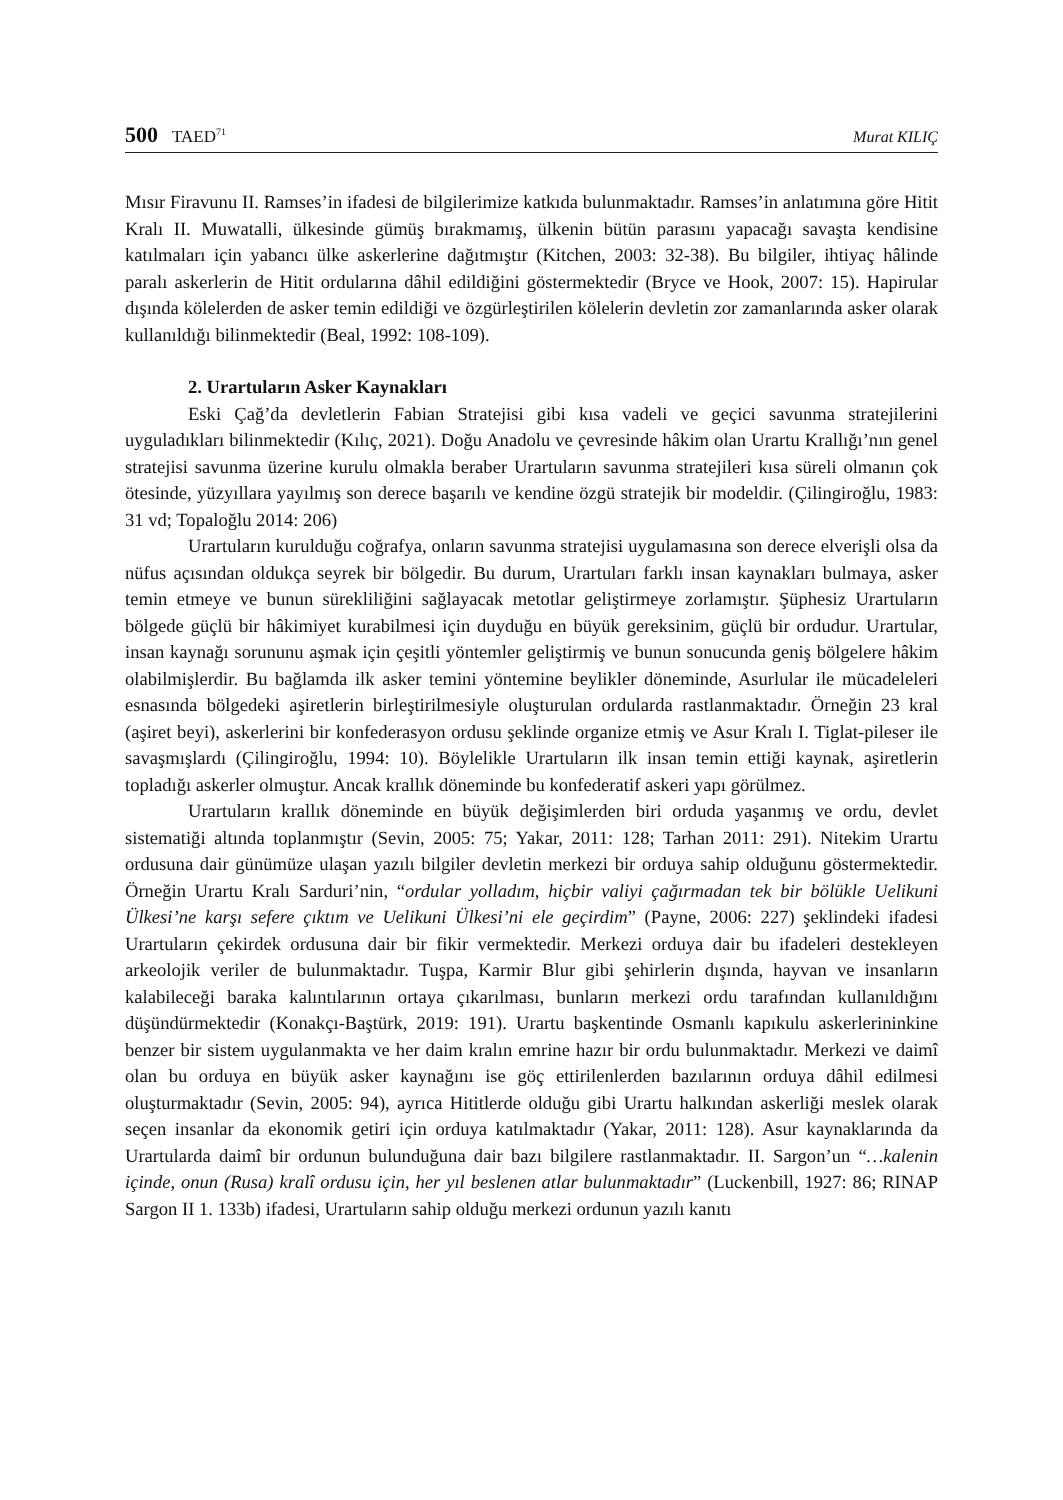500 TAED<sup>71</sup>
Murat KILIÇ
Mısır Firavunu II. Ramses’in ifadesi de bilgilerimize katkıda bulunmaktadır. Ramses’in anlatımına göre Hitit Kralı II. Muwatalli, ülkesinde gümüş bırakmamış, ülkenin bütün parasını yapacağı savaşta kendisine katılmaları için yabancı ülke askerlerine dağıtmıştır (Kitchen, 2003: 32-38). Bu bilgiler, ihtiyaç hâlinde paralı askerlerin de Hitit ordularına dâhil edildiğini göstermektedir (Bryce ve Hook, 2007: 15). Hapirular dışında kölelerden de asker temin edildiği ve özgürleştirilen kölelerin devletin zor zamanlarında asker olarak kullanıldığı bilinmektedir (Beal, 1992: 108-109).
2. Urartuların Asker Kaynakları
Eski Çağ’da devletlerin Fabian Stratejisi gibi kısa vadeli ve geçici savunma stratejilerini uyguladıkları bilinmektedir (Kılıç, 2021). Doğu Anadolu ve çevresinde hâkim olan Urartu Krallığı’nın genel stratejisi savunma üzerine kurulu olmakla beraber Urartuların savunma stratejileri kısa süreli olmanın çok ötesinde, yüzyıllara yayılmış son derece başarılı ve kendine özgü stratejik bir modeldir. (Çilingiroğlu, 1983: 31 vd; Topaloğlu 2014: 206)
Urartuların kurulduğu coğrafya, onların savunma stratejisi uygulamasına son derece elverişli olsa da nüfus açısından oldukça seyrek bir bölgedir. Bu durum, Urartuları farklı insan kaynakları bulmaya, asker temin etmeye ve bunun sürekliliğini sağlayacak metotlar geliştirmeye zorlamıştır. Şüphesiz Urartuların bölgede güçlü bir hâkimiyet kurabilmesi için duyduğu en büyük gereksinim, güçlü bir ordudur. Urartular, insan kaynağı sorununu aşmak için çeşitli yöntemler geliştirmiş ve bunun sonucunda geniş bölgelere hâkim olabilmişlerdir. Bu bağlamda ilk asker temini yöntemine beylikler döneminde, Asurlular ile mücadeleleri esnasında bölgedeki aşiretlerin birleştirilmesiyle oluşturulan ordularda rastlanmaktadır. Örneğin 23 kral (aşiret beyi), askerlerini bir konfederasyon ordusu şeklinde organize etmiş ve Asur Kralı I. Tiglat-pileser ile savaşmışlardı (Çilingiroğlu, 1994: 10). Böylelikle Urartuların ilk insan temin ettiği kaynak, aşiretlerin topladığı askerler olmuştur. Ancak krallık döneminde bu konfederatif askeri yapı görülmez.
Urartuların krallık döneminde en büyük değişimlerden biri orduda yaşanmış ve ordu, devlet sistematiği altında toplanmıştır (Sevin, 2005: 75; Yakar, 2011: 128; Tarhan 2011: 291). Nitekim Urartu ordusuna dair günümüze ulaşan yazılı bilgiler devletin merkezi bir orduya sahip olduğunu göstermektedir. Örneğin Urartu Kralı Sarduri’nin, “ordular yolladım, hiçbir valiyi çağırmadan tek bir bölükle Uelikuni Ülkesi’ne karşı sefere çıktım ve Uelikuni Ülkesi’ni ele geçirdim” (Payne, 2006: 227) şeklindeki ifadesi Urartuların çekirdek ordusuna dair bir fikir vermektedir. Merkezi orduya dair bu ifadeleri destekleyen arkeolojik veriler de bulunmaktadır. Tuşpa, Karmir Blur gibi şehirlerin dışında, hayvan ve insanların kalabileceği baraka kalıntılarının ortaya çıkarılması, bunların merkezi ordu tarafından kullanıldığını düşündürmektedir (Konakçı-Baştürk, 2019: 191). Urartu başkentinde Osmanlı kapıkulu askerlerininkine benzer bir sistem uygulanmakta ve her daim kralın emrine hazır bir ordu bulunmaktadır. Merkezi ve daimî olan bu orduya en büyük asker kaynağını ise göç ettirilenlerden bazılarının orduya dâhil edilmesi oluşturmaktadır (Sevin, 2005: 94), ayrıca Hititlerde olduğu gibi Urartu halkından askerliği meslek olarak seçen insanlar da ekonomik getiri için orduya katılmaktadır (Yakar, 2011: 128). Asur kaynaklarında da Urartularda daimî bir ordunun bulunduğuna dair bazı bilgilere rastlanmaktadır. II. Sargon’un “…kalenin içinde, onun (Rusa) kralî ordusu için, her yıl beslenen atlar bulunmaktadır” (Luckenbill, 1927: 86; RINAP Sargon II 1. 133b) ifadesi, Urartuların sahip olduğu merkezi ordunun yazılı kanıtı